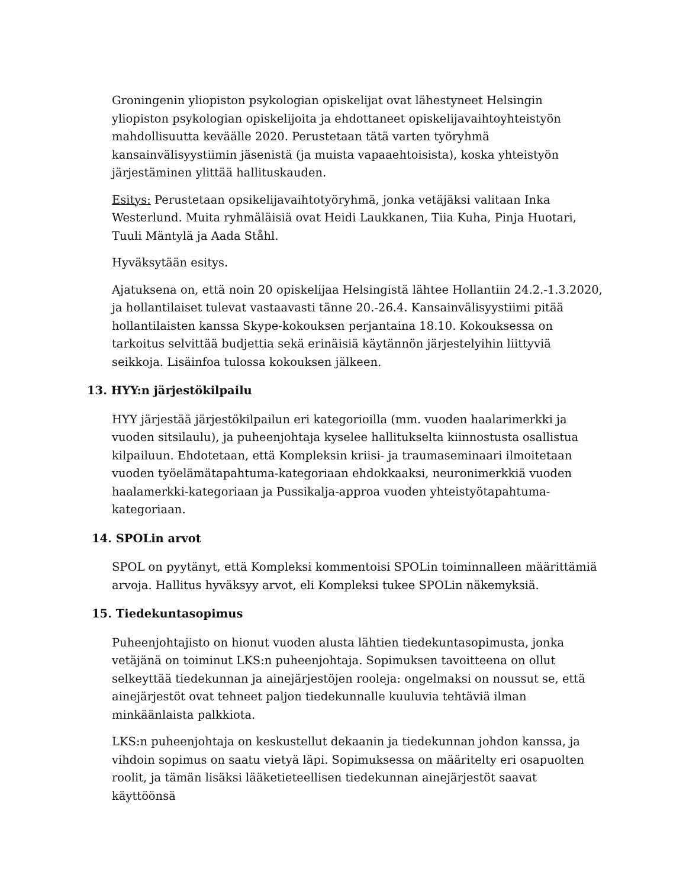Groningenin yliopiston psykologian opiskelijat ovat lähestyneet Helsingin yliopiston psykologian opiskelijoita ja ehdottaneet opiskelijavaihtoyhteistyön mahdollisuutta keväälle 2020. Perustetaan tätä varten työryhmä kansainvälisyystiimin jäsenistä (ja muista vapaaehtoisista), koska yhteistyön järjestäminen ylittää hallituskauden.
Esitys: Perustetaan opsikelijavaihtotyöryhmä, jonka vetäjäksi valitaan Inka Westerlund. Muita ryhmäläisiä ovat Heidi Laukkanen, Tiia Kuha, Pinja Huotari, Tuuli Mäntylä ja Aada Ståhl.
Hyväksytään esitys.
Ajatuksena on, että noin 20 opiskelijaa Helsingistä lähtee Hollantiin 24.2.-1.3.2020, ja hollantilaiset tulevat vastaavasti tänne 20.-26.4. Kansainvälisyystiimi pitää hollantilaisten kanssa Skype-kokouksen perjantaina 18.10. Kokouksessa on tarkoitus selvittää budjettia sekä erinäisiä käytännön järjestelyihin liittyviä seikkoja. Lisäinfoa tulossa kokouksen jälkeen.
13. HYY:n järjestökilpailu
HYY järjestää järjestökilpailun eri kategorioilla (mm. vuoden haalarimerkki ja vuoden sitsilaulu), ja puheenjohtaja kyselee hallitukselta kiinnostusta osallistua kilpailuun. Ehdotetaan, että Kompleksin kriisi- ja traumaseminaari ilmoitetaan vuoden työelämätapahtuma-kategoriaan ehdokkaaksi, neuronimerkkiä vuoden haalamerkki-kategoriaan ja Pussikalja-approa vuoden yhteistyötapahtuma-kategoriaan.
14. SPOLin arvot
SPOL on pyytänyt, että Kompleksi kommentoisi SPOLin toiminnalleen määrittämiä arvoja. Hallitus hyväksyy arvot, eli Kompleksi tukee SPOLin näkemyksiä.
15. Tiedekuntasopimus
Puheenjohtajisto on hionut vuoden alusta lähtien tiedekuntasopimusta, jonka vetäjänä on toiminut LKS:n puheenjohtaja. Sopimuksen tavoitteena on ollut selkeyttää tiedekunnan ja ainejärjestöjen rooleja: ongelmaksi on noussut se, että ainejärjestöt ovat tehneet paljon tiedekunnalle kuuluvia tehtäviä ilman minkäänlaista palkkiota.
LKS:n puheenjohtaja on keskustellut dekaanin ja tiedekunnan johdon kanssa, ja vihdoin sopimus on saatu vietyä läpi. Sopimuksessa on määritelty eri osapuolten roolit, ja tämän lisäksi lääketieteellisen tiedekunnan ainejärjestöt saavat käyttöönsä